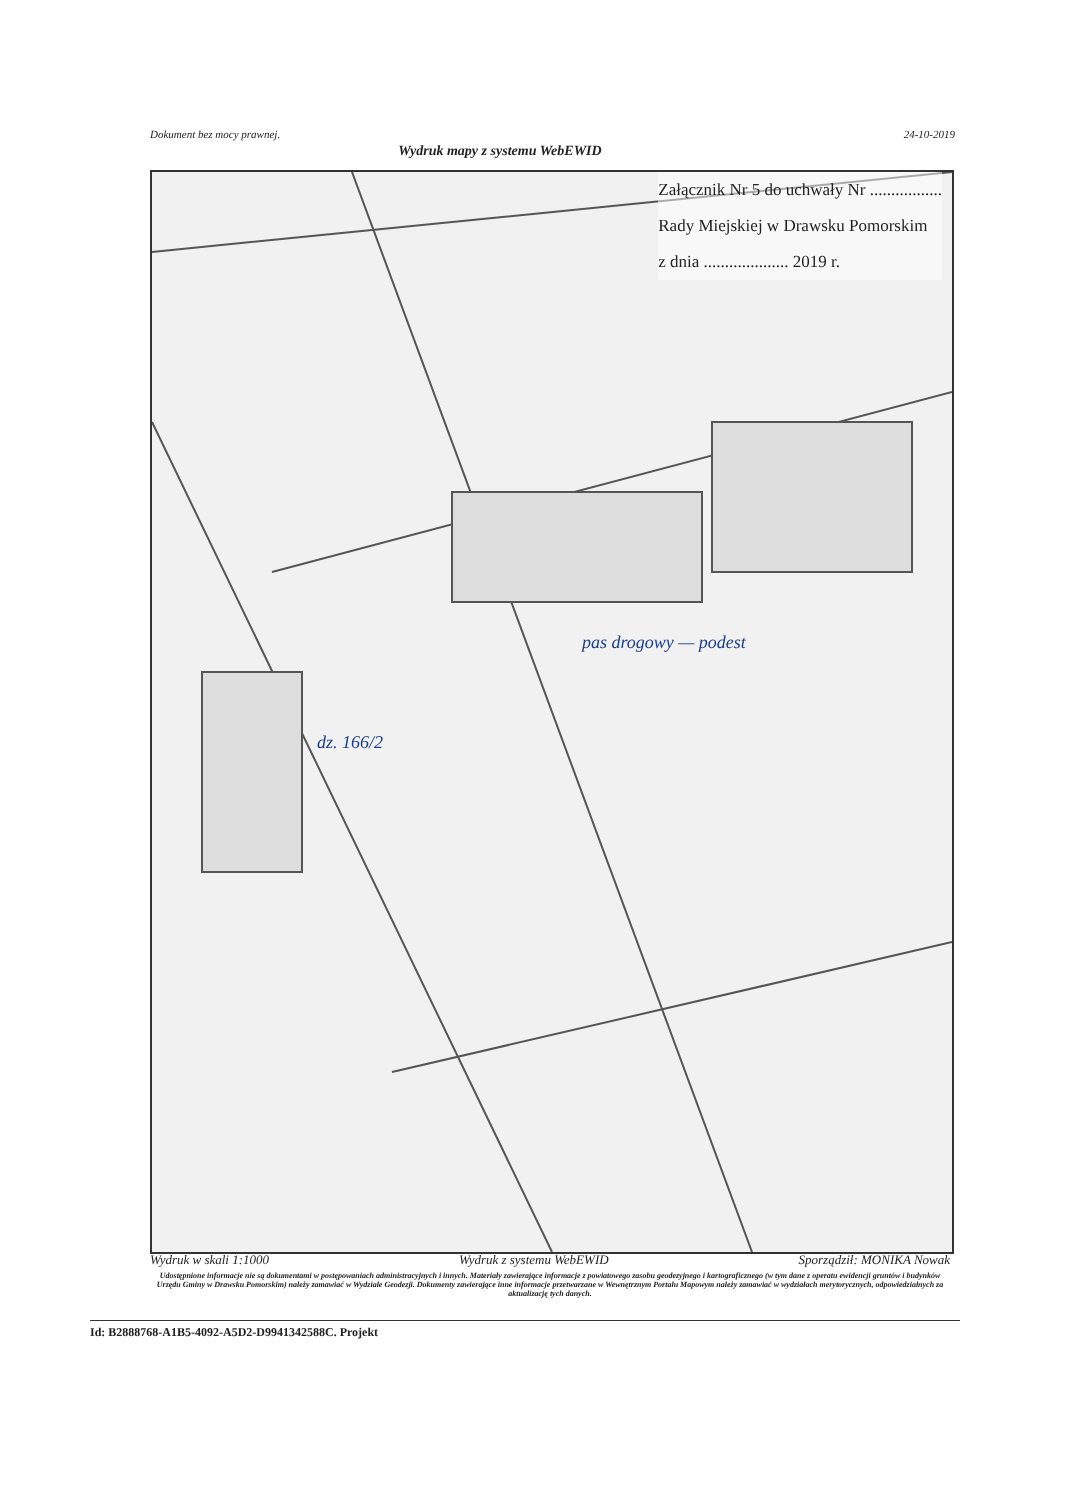Dokument bez mocy prawnej. 24-10-2019
Wydruk mapy z systemu WebEWID
Załącznik Nr 5 do uchwały Nr .................
Rady Miejskiej w Drawsku Pomorskim
z dnia .................... 2019 r.
pas drogowy — podest
dz. 166/2
Wydruk w skali 1:1000 Wydruk z systemu WebEWID Sporządził: MONIKA Nowak
Udostępnione informacje nie są dokumentami w postępowaniach administracyjnych i innych. Materiały zawierające informacje z powiatowego zasobu geodezyjnego i kartograficznego (w tym dane z operatu ewidencji gruntów i budynków Urzędu Gminy w Drawsku Pomorskim) należy zamawiać w Wydziale Geodezji. Dokumenty zawierające inne informacje przetwarzane w Wewnętrznym Portalu Mapowym należy zamawiać w wydziałach merytorycznych, odpowiedzialnych za aktualizację tych danych.
Id: B2888768-A1B5-4092-A5D2-D9941342588C. Projekt